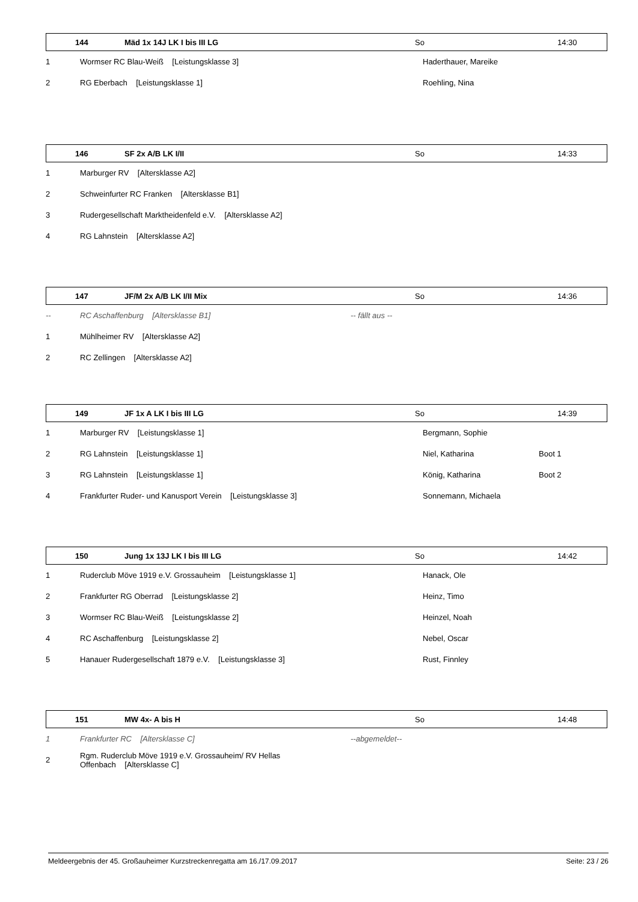| | 144 | Mäd 1x 14J LK I bis III LG | So | 14:30 |
| 1 | Wormser RC Blau-Weiß [Leistungsklasse 3] | Haderthauer, Mareike | |
| 2 | RG Eberbach [Leistungsklasse 1] | Roehling, Nina | |
| | 146 | SF 2x A/B LK I/II | So | 14:33 |
| 1 | Marburger RV [Altersklasse A2] |
| 2 | Schweinfurter RC Franken [Altersklasse B1] |
| 3 | Rudergesellschaft Marktheidenfeld e.V. [Altersklasse A2] |
| 4 | RG Lahnstein [Altersklasse A2] |
| | 147 | JF/M 2x A/B LK I/II Mix | So | 14:36 |
| -- | RC Aschaffenburg [Altersklasse B1] | -- fällt aus -- |
| 1 | Mühlheimer RV [Altersklasse A2] | |
| 2 | RC Zellingen [Altersklasse A2] | |
| | 149 | JF 1x A LK I bis III LG | So | 14:39 |
| 1 | Marburger RV [Leistungsklasse 1] | Bergmann, Sophie | |
| 2 | RG Lahnstein [Leistungsklasse 1] | Niel, Katharina | Boot 1 |
| 3 | RG Lahnstein [Leistungsklasse 1] | König, Katharina | Boot 2 |
| 4 | Frankfurter Ruder- und Kanusport Verein [Leistungsklasse 3] | Sonnemann, Michaela | |
| | 150 | Jung 1x 13J LK I bis III LG | So | 14:42 |
| 1 | Ruderclub Möve 1919 e.V. Grossauheim [Leistungsklasse 1] | Hanack, Ole |
| 2 | Frankfurter RG Oberrad [Leistungsklasse 2] | Heinz, Timo |
| 3 | Wormser RC Blau-Weiß [Leistungsklasse 2] | Heinzel, Noah |
| 4 | RC Aschaffenburg [Leistungsklasse 2] | Nebel, Oscar |
| 5 | Hanauer Rudergesellschaft 1879 e.V. [Leistungsklasse 3] | Rust, Finnley |
| | 151 | MW 4x- A bis H | So | 14:48 |
| 1 | Frankfurter RC [Altersklasse C] | --abgemeldet-- |
| 2 | Rgm. Ruderclub Möve 1919 e.V. Grossauheim/ RV Hellas Offenbach [Altersklasse C] | |
Meldeergebnis der 45. Großauheimer Kurzstreckenregatta am 16./17.09.2017 Seite: 23 / 26